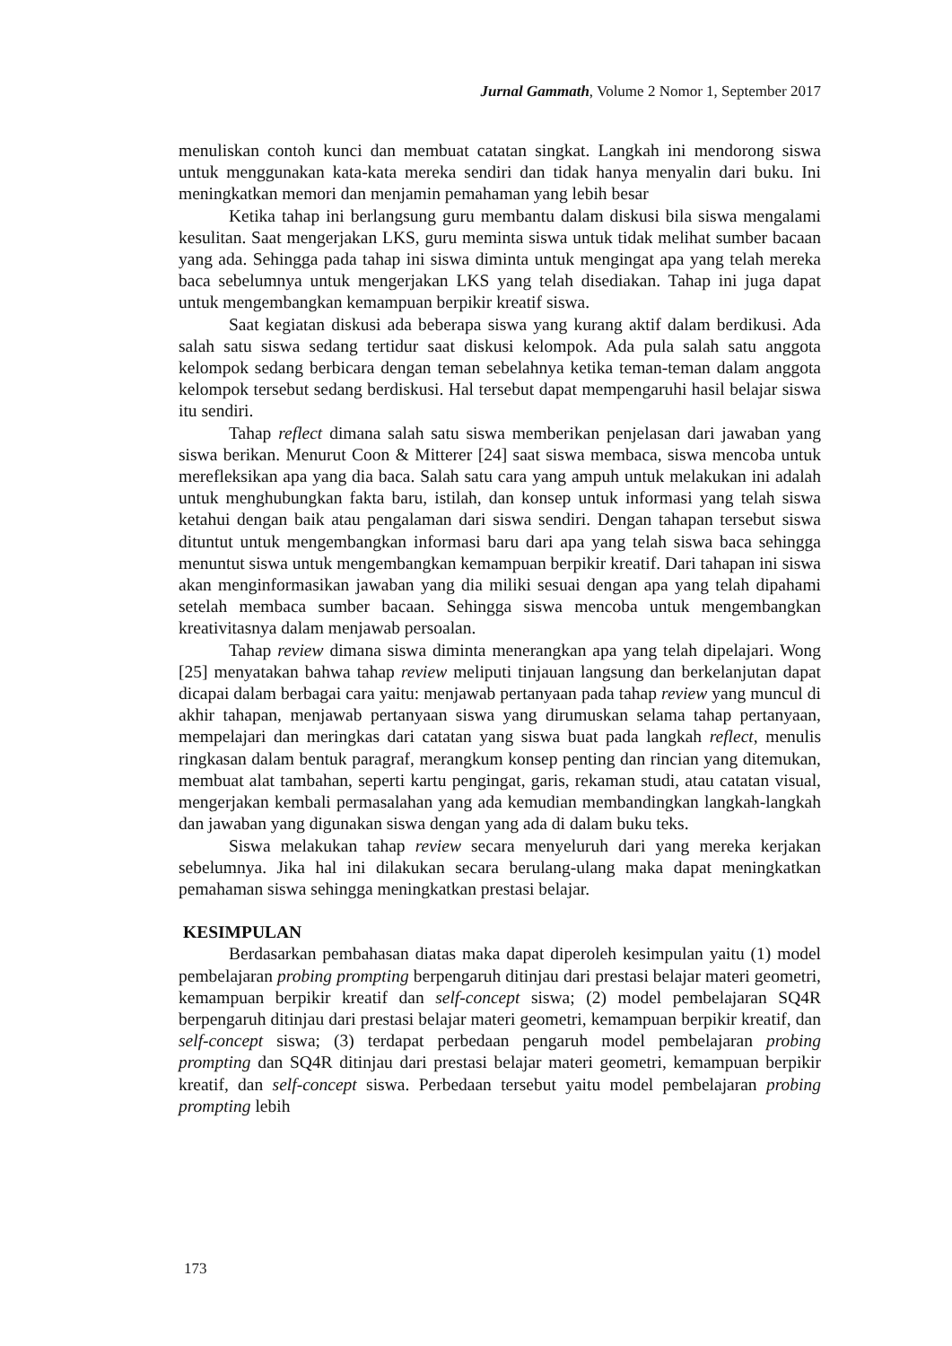Jurnal Gammath, Volume 2 Nomor 1, September 2017
menuliskan contoh kunci dan membuat catatan singkat. Langkah ini mendorong siswa untuk menggunakan kata-kata mereka sendiri dan tidak hanya menyalin dari buku. Ini meningkatkan memori dan menjamin pemahaman yang lebih besar
Ketika tahap ini berlangsung guru membantu dalam diskusi bila siswa mengalami kesulitan. Saat mengerjakan LKS, guru meminta siswa untuk tidak melihat sumber bacaan yang ada. Sehingga pada tahap ini siswa diminta untuk mengingat apa yang telah mereka baca sebelumnya untuk mengerjakan LKS yang telah disediakan. Tahap ini juga dapat untuk mengembangkan kemampuan berpikir kreatif siswa.
Saat kegiatan diskusi ada beberapa siswa yang kurang aktif dalam berdikusi. Ada salah satu siswa sedang tertidur saat diskusi kelompok. Ada pula salah satu anggota kelompok sedang berbicara dengan teman sebelahnya ketika teman-teman dalam anggota kelompok tersebut sedang berdiskusi. Hal tersebut dapat mempengaruhi hasil belajar siswa itu sendiri.
Tahap reflect dimana salah satu siswa memberikan penjelasan dari jawaban yang siswa berikan. Menurut Coon & Mitterer [24] saat siswa membaca, siswa mencoba untuk merefleksikan apa yang dia baca. Salah satu cara yang ampuh untuk melakukan ini adalah untuk menghubungkan fakta baru, istilah, dan konsep untuk informasi yang telah siswa ketahui dengan baik atau pengalaman dari siswa sendiri. Dengan tahapan tersebut siswa dituntut untuk mengembangkan informasi baru dari apa yang telah siswa baca sehingga menuntut siswa untuk mengembangkan kemampuan berpikir kreatif. Dari tahapan ini siswa akan menginformasikan jawaban yang dia miliki sesuai dengan apa yang telah dipahami setelah membaca sumber bacaan. Sehingga siswa mencoba untuk mengembangkan kreativitasnya dalam menjawab persoalan.
Tahap review dimana siswa diminta menerangkan apa yang telah dipelajari. Wong [25] menyatakan bahwa tahap review meliputi tinjauan langsung dan berkelanjutan dapat dicapai dalam berbagai cara yaitu: menjawab pertanyaan pada tahap review yang muncul di akhir tahapan, menjawab pertanyaan siswa yang dirumuskan selama tahap pertanyaan, mempelajari dan meringkas dari catatan yang siswa buat pada langkah reflect, menulis ringkasan dalam bentuk paragraf, merangkum konsep penting dan rincian yang ditemukan, membuat alat tambahan, seperti kartu pengingat, garis, rekaman studi, atau catatan visual, mengerjakan kembali permasalahan yang ada kemudian membandingkan langkah-langkah dan jawaban yang digunakan siswa dengan yang ada di dalam buku teks.
Siswa melakukan tahap review secara menyeluruh dari yang mereka kerjakan sebelumnya. Jika hal ini dilakukan secara berulang-ulang maka dapat meningkatkan pemahaman siswa sehingga meningkatkan prestasi belajar.
KESIMPULAN
Berdasarkan pembahasan diatas maka dapat diperoleh kesimpulan yaitu (1) model pembelajaran probing prompting berpengaruh ditinjau dari prestasi belajar materi geometri, kemampuan berpikir kreatif dan self-concept siswa; (2) model pembelajaran SQ4R berpengaruh ditinjau dari prestasi belajar materi geometri, kemampuan berpikir kreatif, dan self-concept siswa; (3) terdapat perbedaan pengaruh model pembelajaran probing prompting dan SQ4R ditinjau dari prestasi belajar materi geometri, kemampuan berpikir kreatif, dan self-concept siswa. Perbedaan tersebut yaitu model pembelajaran probing prompting lebih
173